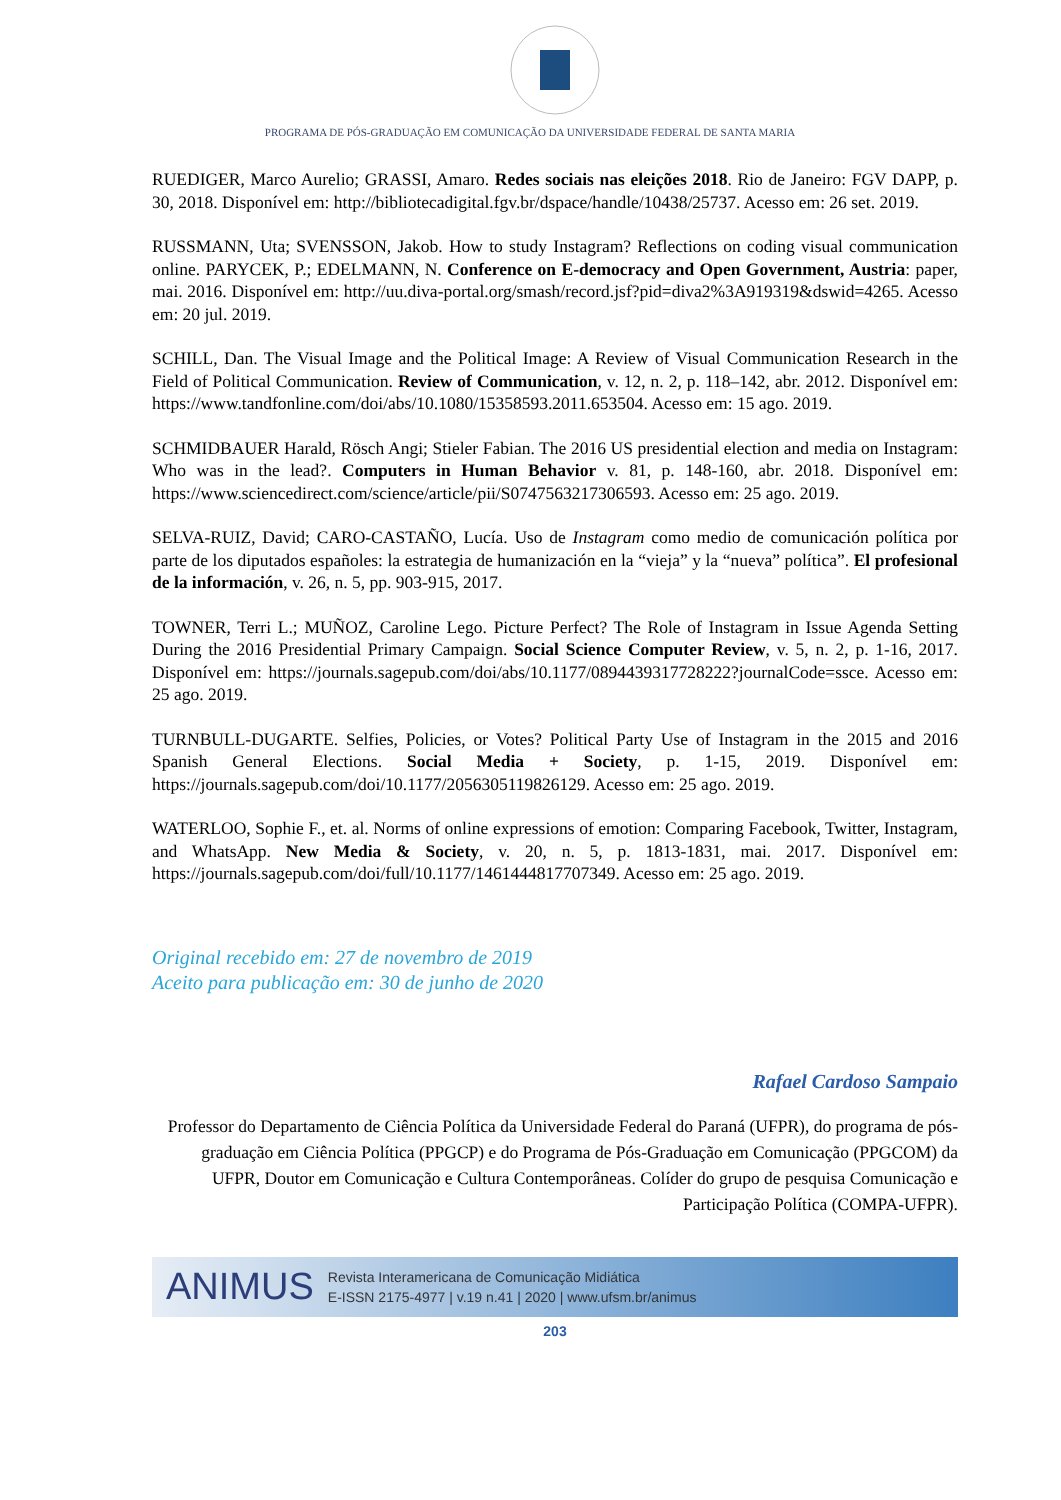PROGRAMA DE PÓS-GRADUAÇÃO EM COMUNICAÇÃO DA UNIVERSIDADE FEDERAL DE SANTA MARIA
RUEDIGER, Marco Aurelio; GRASSI, Amaro. Redes sociais nas eleições 2018. Rio de Janeiro: FGV DAPP, p. 30, 2018. Disponível em: http://bibliotecadigital.fgv.br/dspace/handle/10438/25737. Acesso em: 26 set. 2019.
RUSSMANN, Uta; SVENSSON, Jakob. How to study Instagram? Reflections on coding visual communication online. PARYCEK, P.; EDELMANN, N. Conference on E-democracy and Open Government, Austria: paper, mai. 2016. Disponível em: http://uu.diva-portal.org/smash/record.jsf?pid=diva2%3A919319&dswid=4265. Acesso em: 20 jul. 2019.
SCHILL, Dan. The Visual Image and the Political Image: A Review of Visual Communication Research in the Field of Political Communication. Review of Communication, v. 12, n. 2, p. 118–142, abr. 2012. Disponível em: https://www.tandfonline.com/doi/abs/10.1080/15358593.2011.653504. Acesso em: 15 ago. 2019.
SCHMIDBAUER Harald, Rösch Angi; Stieler Fabian. The 2016 US presidential election and media on Instagram: Who was in the lead?. Computers in Human Behavior v. 81, p. 148-160, abr. 2018. Disponível em: https://www.sciencedirect.com/science/article/pii/S0747563217306593. Acesso em: 25 ago. 2019.
SELVA-RUIZ, David; CARO-CASTAÑO, Lucía. Uso de Instagram como medio de comunicación política por parte de los diputados españoles: la estrategia de humanización en la “vieja” y la “nueva” política”. El profesional de la información, v. 26, n. 5, pp. 903-915, 2017.
TOWNER, Terri L.; MUÑOZ, Caroline Lego. Picture Perfect? The Role of Instagram in Issue Agenda Setting During the 2016 Presidential Primary Campaign. Social Science Computer Review, v. 5, n. 2, p. 1-16, 2017. Disponível em: https://journals.sagepub.com/doi/abs/10.1177/0894439317728222?journalCode=ssce. Acesso em: 25 ago. 2019.
TURNBULL-DUGARTE. Selfies, Policies, or Votes? Political Party Use of Instagram in the 2015 and 2016 Spanish General Elections. Social Media + Society, p. 1-15, 2019. Disponível em: https://journals.sagepub.com/doi/10.1177/2056305119826129. Acesso em: 25 ago. 2019.
WATERLOO, Sophie F., et. al. Norms of online expressions of emotion: Comparing Facebook, Twitter, Instagram, and WhatsApp. New Media & Society, v. 20, n. 5, p. 1813-1831, mai. 2017. Disponível em: https://journals.sagepub.com/doi/full/10.1177/1461444817707349. Acesso em: 25 ago. 2019.
Original recebido em: 27 de novembro de 2019
Aceito para publicação em: 30 de junho de 2020
Rafael Cardoso Sampaio
Professor do Departamento de Ciência Política da Universidade Federal do Paraná (UFPR), do programa de pós-graduação em Ciência Política (PPGCP) e do Programa de Pós-Graduação em Comunicação (PPGCOM) da UFPR, Doutor em Comunicação e Cultura Contemporâneas. Colíder do grupo de pesquisa Comunicação e Participação Política (COMPA-UFPR).
ANIMUS Revista Interamericana de Comunicação Midiática
E-ISSN 2175-4977 | v.19 n.41 | 2020 | www.ufsm.br/animus
203